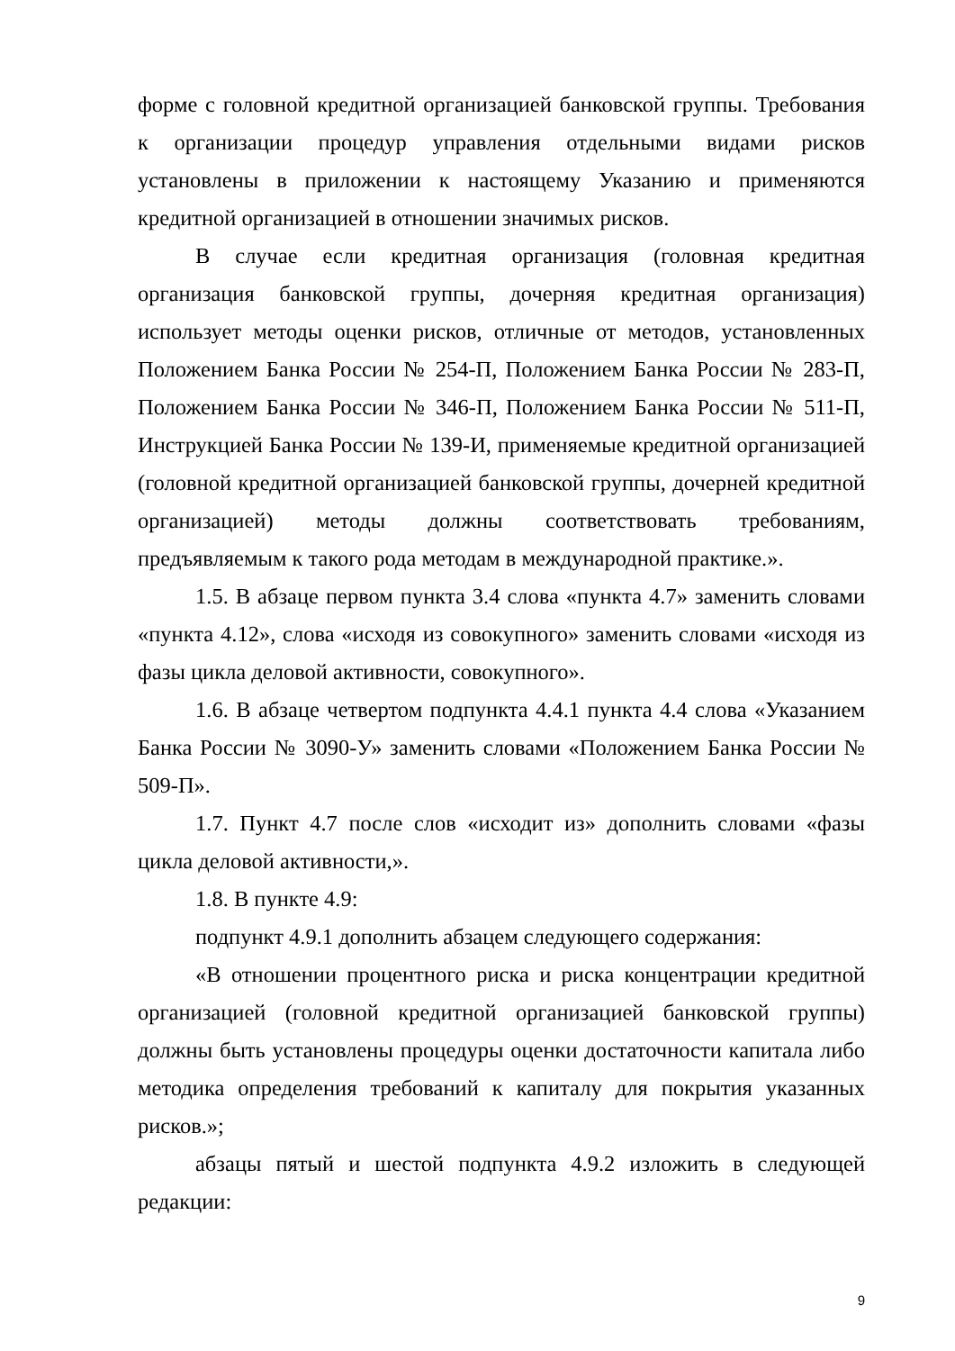форме с головной кредитной организацией банковской группы. Требования к организации процедур управления отдельными видами рисков установлены в приложении к настоящему Указанию и применяются кредитной организацией в отношении значимых рисков.
В случае если кредитная организация (головная кредитная организация банковской группы, дочерняя кредитная организация) использует методы оценки рисков, отличные от методов, установленных Положением Банка России № 254-П, Положением Банка России № 283-П, Положением Банка России № 346-П, Положением Банка России № 511-П, Инструкцией Банка России № 139-И, применяемые кредитной организацией (головной кредитной организацией банковской группы, дочерней кредитной организацией) методы должны соответствовать требованиям, предъявляемым к такого рода методам в международной практике.».
1.5. В абзаце первом пункта 3.4 слова «пункта 4.7» заменить словами «пункта 4.12», слова «исходя из совокупного» заменить словами «исходя из фазы цикла деловой активности, совокупного».
1.6. В абзаце четвертом подпункта 4.4.1 пункта 4.4 слова «Указанием Банка России № 3090-У» заменить словами «Положением Банка России № 509-П».
1.7. Пункт 4.7 после слов «исходит из» дополнить словами «фазы цикла деловой активности,».
1.8. В пункте 4.9:
подпункт 4.9.1 дополнить абзацем следующего содержания:
«В отношении процентного риска и риска концентрации кредитной организацией (головной кредитной организацией банковской группы) должны быть установлены процедуры оценки достаточности капитала либо методика определения требований к капиталу для покрытия указанных рисков.»;
абзацы пятый и шестой подпункта 4.9.2 изложить в следующей редакции:
9